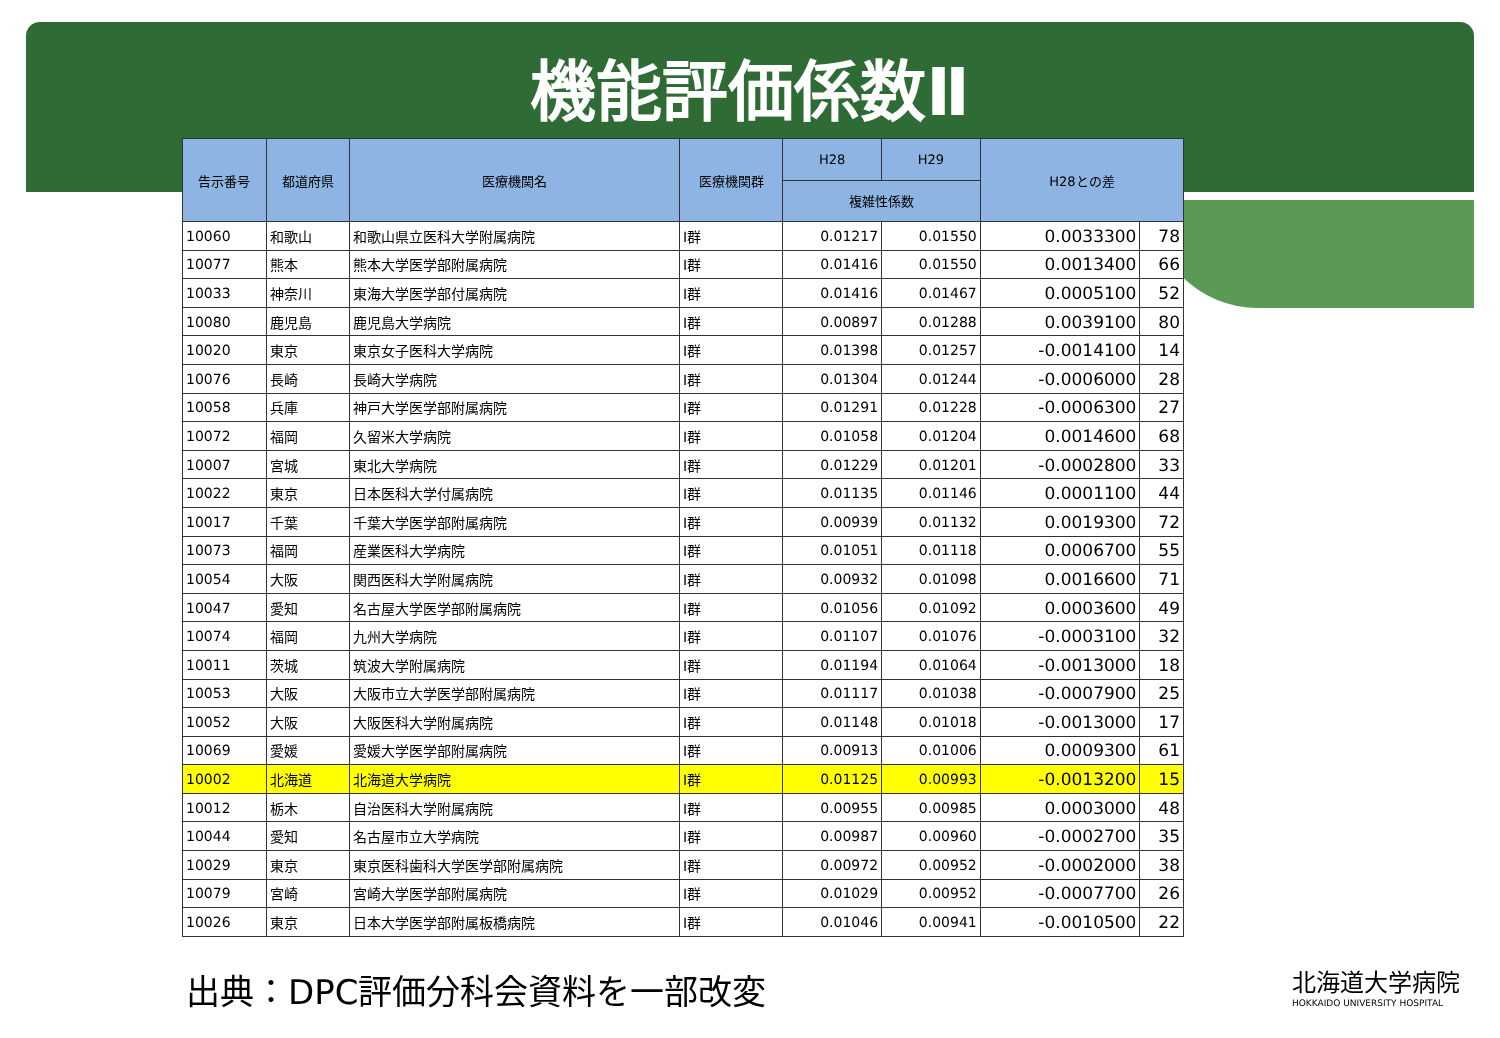機能評価係数Ⅱ
| 告示番号 | 都道府県 | 医療機関名 | 医療機関群 | H28 | H29 | H28との差 | |
| --- | --- | --- | --- | --- | --- | --- | --- |
| | | | | 複雑性係数 | | | |
| 10060 | 和歌山 | 和歌山県立医科大学附属病院 | Ⅰ群 | 0.01217 | 0.01550 | 0.0033300 | 78 |
| 10077 | 熊本 | 熊本大学医学部附属病院 | Ⅰ群 | 0.01416 | 0.01550 | 0.0013400 | 66 |
| 10033 | 神奈川 | 東海大学医学部付属病院 | Ⅰ群 | 0.01416 | 0.01467 | 0.0005100 | 52 |
| 10080 | 鹿児島 | 鹿児島大学病院 | Ⅰ群 | 0.00897 | 0.01288 | 0.0039100 | 80 |
| 10020 | 東京 | 東京女子医科大学病院 | Ⅰ群 | 0.01398 | 0.01257 | -0.0014100 | 14 |
| 10076 | 長崎 | 長崎大学病院 | Ⅰ群 | 0.01304 | 0.01244 | -0.0006000 | 28 |
| 10058 | 兵庫 | 神戸大学医学部附属病院 | Ⅰ群 | 0.01291 | 0.01228 | -0.0006300 | 27 |
| 10072 | 福岡 | 久留米大学病院 | Ⅰ群 | 0.01058 | 0.01204 | 0.0014600 | 68 |
| 10007 | 宮城 | 東北大学病院 | Ⅰ群 | 0.01229 | 0.01201 | -0.0002800 | 33 |
| 10022 | 東京 | 日本医科大学付属病院 | Ⅰ群 | 0.01135 | 0.01146 | 0.0001100 | 44 |
| 10017 | 千葉 | 千葉大学医学部附属病院 | Ⅰ群 | 0.00939 | 0.01132 | 0.0019300 | 72 |
| 10073 | 福岡 | 産業医科大学病院 | Ⅰ群 | 0.01051 | 0.01118 | 0.0006700 | 55 |
| 10054 | 大阪 | 関西医科大学附属病院 | Ⅰ群 | 0.00932 | 0.01098 | 0.0016600 | 71 |
| 10047 | 愛知 | 名古屋大学医学部附属病院 | Ⅰ群 | 0.01056 | 0.01092 | 0.0003600 | 49 |
| 10074 | 福岡 | 九州大学病院 | Ⅰ群 | 0.01107 | 0.01076 | -0.0003100 | 32 |
| 10011 | 茨城 | 筑波大学附属病院 | Ⅰ群 | 0.01194 | 0.01064 | -0.0013000 | 18 |
| 10053 | 大阪 | 大阪市立大学医学部附属病院 | Ⅰ群 | 0.01117 | 0.01038 | -0.0007900 | 25 |
| 10052 | 大阪 | 大阪医科大学附属病院 | Ⅰ群 | 0.01148 | 0.01018 | -0.0013000 | 17 |
| 10069 | 愛媛 | 愛媛大学医学部附属病院 | Ⅰ群 | 0.00913 | 0.01006 | 0.0009300 | 61 |
| 10002 | 北海道 | 北海道大学病院 | Ⅰ群 | 0.01125 | 0.00993 | -0.0013200 | 15 |
| 10012 | 栃木 | 自治医科大学附属病院 | Ⅰ群 | 0.00955 | 0.00985 | 0.0003000 | 48 |
| 10044 | 愛知 | 名古屋市立大学病院 | Ⅰ群 | 0.00987 | 0.00960 | -0.0002700 | 35 |
| 10029 | 東京 | 東京医科歯科大学医学部附属病院 | Ⅰ群 | 0.00972 | 0.00952 | -0.0002000 | 38 |
| 10079 | 宮崎 | 宮崎大学医学部附属病院 | Ⅰ群 | 0.01029 | 0.00952 | -0.0007700 | 26 |
| 10026 | 東京 | 日本大学医学部附属板橋病院 | Ⅰ群 | 0.01046 | 0.00941 | -0.0010500 | 22 |
出典：DPC評価分科会資料を一部改変
北海道大学病院
HOKKAIDO UNIVERSITY HOSPITAL